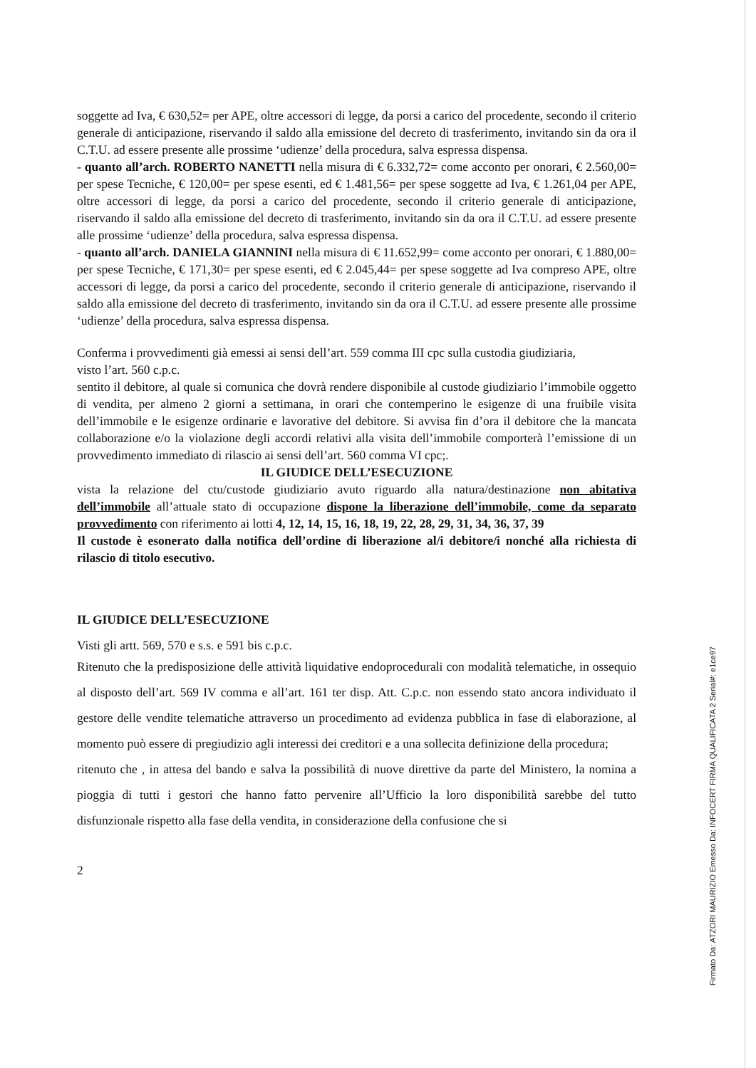soggette ad Iva, € 630,52= per APE, oltre accessori di legge, da porsi a carico del procedente, secondo il criterio generale di anticipazione, riservando il saldo alla emissione del decreto di trasferimento, invitando sin da ora il C.T.U. ad essere presente alle prossime ‘udienze’ della procedura, salva espressa dispensa.
- quanto all’arch. ROBERTO NANETTI nella misura di € 6.332,72= come acconto per onorari, € 2.560,00= per spese Tecniche, € 120,00= per spese esenti, ed € 1.481,56= per spese soggette ad Iva, € 1.261,04 per APE, oltre accessori di legge, da porsi a carico del procedente, secondo il criterio generale di anticipazione, riservando il saldo alla emissione del decreto di trasferimento, invitando sin da ora il C.T.U. ad essere presente alle prossime ‘udienze’ della procedura, salva espressa dispensa.
- quanto all’arch. DANIELA GIANNINI nella misura di € 11.652,99= come acconto per onorari, € 1.880,00= per spese Tecniche, € 171,30= per spese esenti, ed € 2.045,44= per spese soggette ad Iva compreso APE, oltre accessori di legge, da porsi a carico del procedente, secondo il criterio generale di anticipazione, riservando il saldo alla emissione del decreto di trasferimento, invitando sin da ora il C.T.U. ad essere presente alle prossime ‘udienze’ della procedura, salva espressa dispensa.
Conferma i provvedimenti già emessi ai sensi dell’art. 559 comma III cpc sulla custodia giudiziaria,
visto l’art. 560 c.p.c.
sentito il debitore, al quale si comunica che dovrà rendere disponibile al custode giudiziario l’immobile oggetto di vendita, per almeno 2 giorni a settimana, in orari che contemperino le esigenze di una fruibile visita dell’immobile e le esigenze ordinarie e lavorative del debitore. Si avvisa fin d’ora il debitore che la mancata collaborazione e/o la violazione degli accordi relativi alla visita dell’immobile comporterà l’emissione di un provvedimento immediato di rilascio ai sensi dell’art. 560 comma VI cpc;.
IL GIUDICE DELL’ESECUZIONE
vista la relazione del ctu/custode giudiziario avuto riguardo alla natura/destinazione non abitativa dell’immobile all’attuale stato di occupazione dispone la liberazione dell’immobile, come da separato provvedimento con riferimento ai lotti 4, 12, 14, 15, 16, 18, 19, 22, 28, 29, 31, 34, 36, 37, 39
Il custode è esonerato dalla notifica dell’ordine di liberazione al/i debitore/i nonché alla richiesta di rilascio di titolo esecutivo.
IL GIUDICE DELL’ESECUZIONE
Visti gli artt. 569, 570 e s.s. e 591 bis c.p.c.
Ritenuto che la predisposizione delle attività liquidative endoprocedurali con modalità telematiche, in ossequio al disposto dell’art. 569 IV comma e all’art. 161 ter disp. Att. C.p.c. non essendo stato ancora individuato il gestore delle vendite telematiche attraverso un procedimento ad evidenza pubblica in fase di elaborazione, al momento può essere di pregiudizio agli interessi dei creditori e a una sollecita definizione della procedura;
ritenuto che , in attesa del bando e salva la possibilità di nuove direttive da parte del Ministero, la nomina a pioggia di tutti i gestori che hanno fatto pervenire all’Ufficio la loro disponibilità sarebbe del tutto disfunzionale rispetto alla fase della vendita, in considerazione della confusione che si
2
Firmato Da: ATZORI MAURIZIO Emesso Da: INFOCERT FIRMA QUALIFICATA 2 Serial#: e1ce97